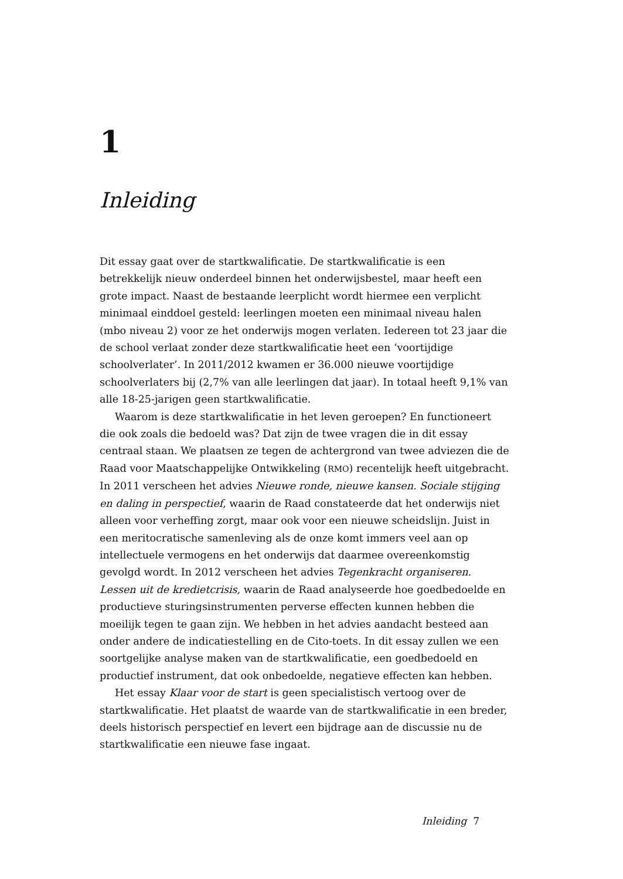1
Inleiding
Dit essay gaat over de startkwalificatie. De startkwalificatie is een betrekkelijk nieuw onderdeel binnen het onderwijsbestel, maar heeft een grote impact. Naast de bestaande leerplicht wordt hiermee een verplicht minimaal einddoel gesteld: leerlingen moeten een minimaal niveau halen (mbo niveau 2) voor ze het onderwijs mogen verlaten. Iedereen tot 23 jaar die de school verlaat zonder deze startkwalificatie heet een ‘voortijdige schoolverlater’. In 2011/2012 kwamen er 36.000 nieuwe voortijdige schoolverlaters bij (2,7% van alle leerlingen dat jaar). In totaal heeft 9,1% van alle 18-25-jarigen geen startkwalificatie.
Waarom is deze startkwalificatie in het leven geroepen? En functioneert die ook zoals die bedoeld was? Dat zijn de twee vragen die in dit essay centraal staan. We plaatsen ze tegen de achtergrond van twee adviezen die de Raad voor Maatschappelijke Ontwikkeling (RMO) recentelijk heeft uitgebracht. In 2011 verscheen het advies Nieuwe ronde, nieuwe kansen. Sociale stijging en daling in perspectief, waarin de Raad constateerde dat het onderwijs niet alleen voor verheffing zorgt, maar ook voor een nieuwe scheidslijn. Juist in een meritocratische samenleving als de onze komt immers veel aan op intellectuele vermogens en het onderwijs dat daarmee overeenkomstig gevolgd wordt. In 2012 verscheen het advies Tegenkracht organiseren. Lessen uit de kredietcrisis, waarin de Raad analyseerde hoe goedbedoelde en productieve sturingsinstrumenten perverse effecten kunnen hebben die moeilijk tegen te gaan zijn. We hebben in het advies aandacht besteed aan onder andere de indicatiestelling en de Cito-toets. In dit essay zullen we een soortgelijke analyse maken van de startkwalificatie, een goedbedoeld en productief instrument, dat ook onbedoelde, negatieve effecten kan hebben.
Het essay Klaar voor de start is geen specialistisch vertoog over de startkwalificatie. Het plaatst de waarde van de startkwalificatie in een breder, deels historisch perspectief en levert een bijdrage aan de discussie nu de startkwalificatie een nieuwe fase ingaat.
Inleiding 7